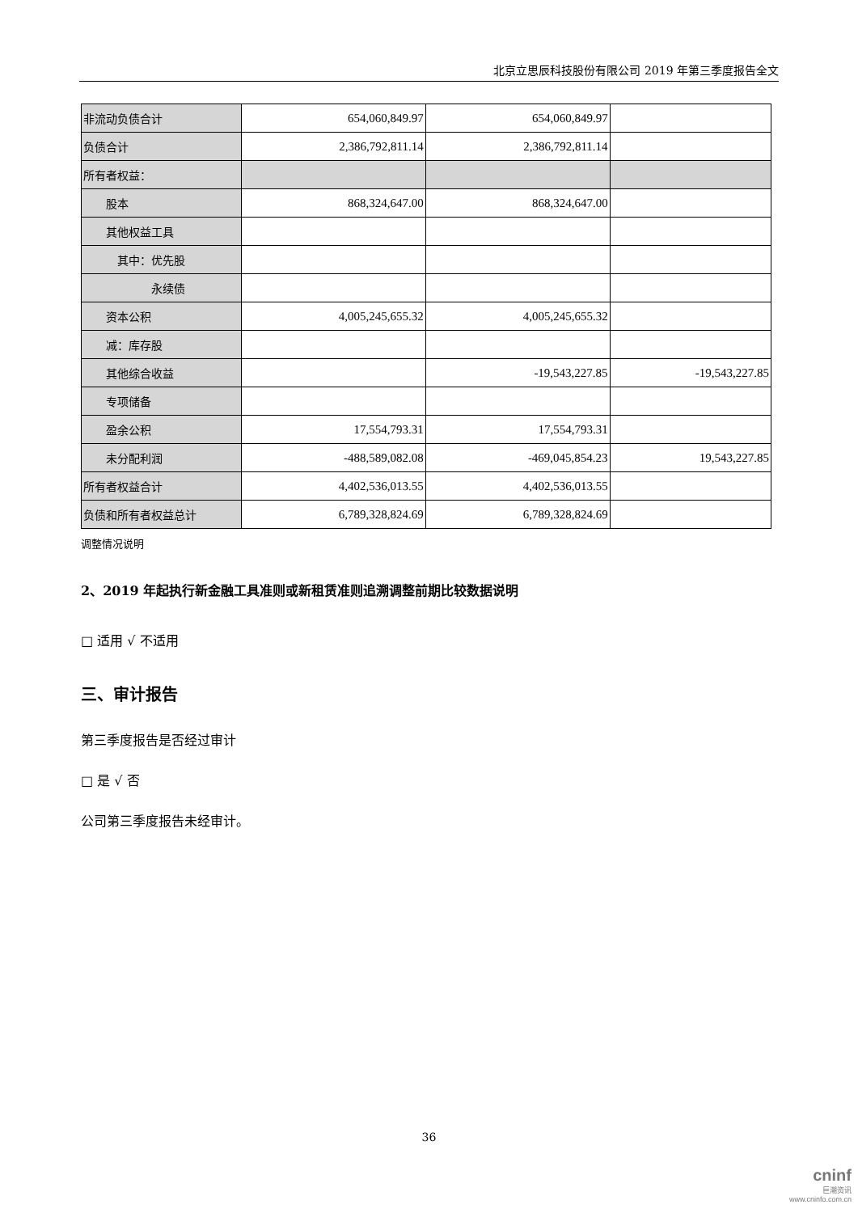北京立思辰科技股份有限公司 2019 年第三季度报告全文
| 非流动负债合计 | 654,060,849.97 | 654,060,849.97 | |
| 负债合计 | 2,386,792,811.14 | 2,386,792,811.14 | |
| 所有者权益： | | | |
| 股本 | 868,324,647.00 | 868,324,647.00 | |
| 其他权益工具 | | | |
| 其中：优先股 | | | |
| 永续债 | | | |
| 资本公积 | 4,005,245,655.32 | 4,005,245,655.32 | |
| 减：库存股 | | | |
| 其他综合收益 | | -19,543,227.85 | -19,543,227.85 |
| 专项储备 | | | |
| 盈余公积 | 17,554,793.31 | 17,554,793.31 | |
| 未分配利润 | -488,589,082.08 | -469,045,854.23 | 19,543,227.85 |
| 所有者权益合计 | 4,402,536,013.55 | 4,402,536,013.55 | |
| 负债和所有者权益总计 | 6,789,328,824.69 | 6,789,328,824.69 | |
调整情况说明
2、2019 年起执行新金融工具准则或新租赁准则追溯调整前期比较数据说明
□ 适用 √ 不适用
三、审计报告
第三季度报告是否经过审计
□ 是 √ 否
公司第三季度报告未经审计。
36
cninf
巨潮资讯
www.cninfo.com.cn